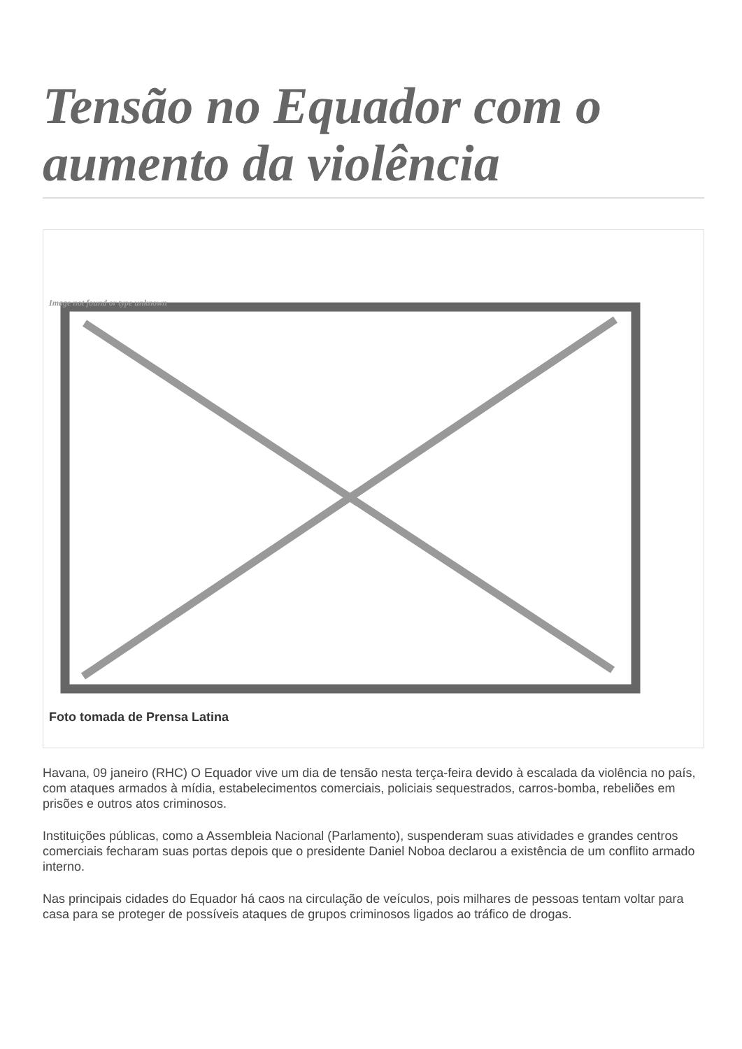Tensão no Equador com o aumento da violência
Image not found or type unknown
Foto tomada de Prensa Latina
Havana, 09 janeiro (RHC) O Equador vive um dia de tensão nesta terça-feira devido à escalada da violência no país, com ataques armados à mídia, estabelecimentos comerciais, policiais sequestrados, carros-bomba, rebeliões em prisões e outros atos criminosos.
Instituições públicas, como a Assembleia Nacional (Parlamento), suspenderam suas atividades e grandes centros comerciais fecharam suas portas depois que o presidente Daniel Noboa declarou a existência de um conflito armado interno.
Nas principais cidades do Equador há caos na circulação de veículos, pois milhares de pessoas tentam voltar para casa para se proteger de possíveis ataques de grupos criminosos ligados ao tráfico de drogas.